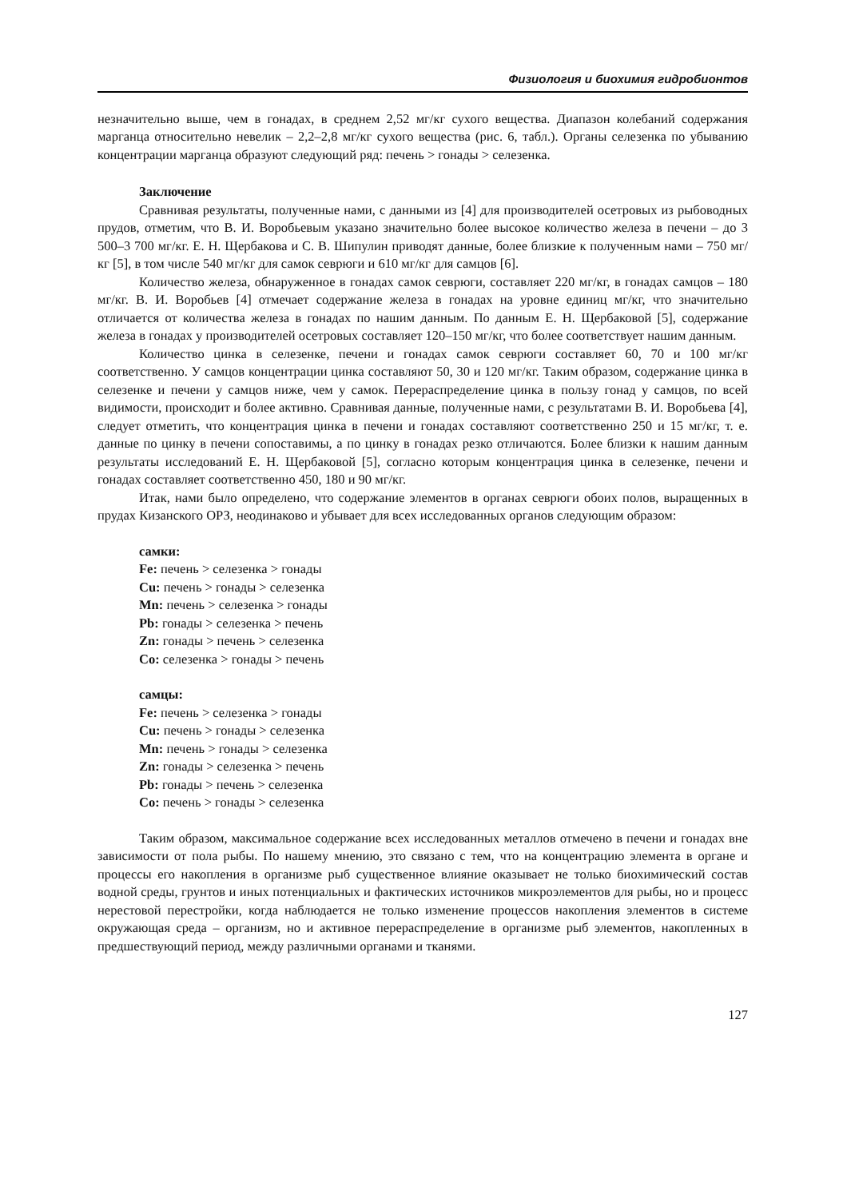Физиология и биохимия гидробионтов
незначительно выше, чем в гонадах, в среднем 2,52 мг/кг сухого вещества. Диапазон колебаний содержания марганца относительно невелик – 2,2–2,8 мг/кг сухого вещества (рис. 6, табл.). Органы селезенка по убыванию концентрации марганца образуют следующий ряд: печень > гонады > селезенка.
Заключение
Сравнивая результаты, полученные нами, с данными из [4] для производителей осетровых из рыбоводных прудов, отметим, что В. И. Воробьевым указано значительно более высокое количество железа в печени – до 3 500–3 700 мг/кг. Е. Н. Щербакова и С. В. Шипулин приводят данные, более близкие к полученным нами – 750 мг/кг [5], в том числе 540 мг/кг для самок севрюги и 610 мг/кг для самцов [6].
Количество железа, обнаруженное в гонадах самок севрюги, составляет 220 мг/кг, в гонадах самцов – 180 мг/кг. В. И. Воробьев [4] отмечает содержание железа в гонадах на уровне единиц мг/кг, что значительно отличается от количества железа в гонадах по нашим данным. По данным Е. Н. Щербаковой [5], содержание железа в гонадах у производителей осетровых составляет 120–150 мг/кг, что более соответствует нашим данным.
Количество цинка в селезенке, печени и гонадах самок севрюги составляет 60, 70 и 100 мг/кг соответственно. У самцов концентрации цинка составляют 50, 30 и 120 мг/кг. Таким образом, содержание цинка в селезенке и печени у самцов ниже, чем у самок. Перераспределение цинка в пользу гонад у самцов, по всей видимости, происходит и более активно. Сравнивая данные, полученные нами, с результатами В. И. Воробьева [4], следует отметить, что концентрация цинка в печени и гонадах составляют соответственно 250 и 15 мг/кг, т. е. данные по цинку в печени сопоставимы, а по цинку в гонадах резко отличаются. Более близки к нашим данным результаты исследований Е. Н. Щербаковой [5], согласно которым концентрация цинка в селезенке, печени и гонадах составляет соответственно 450, 180 и 90 мг/кг.
Итак, нами было определено, что содержание элементов в органах севрюги обоих полов, выращенных в прудах Кизанского ОРЗ, неодинаково и убывает для всех исследованных органов следующим образом:
самки:
Fe: печень > селезенка > гонады
Cu: печень > гонады > селезенка
Mn: печень > селезенка > гонады
Pb: гонады > селезенка > печень
Zn: гонады > печень > селезенка
Co: селезенка > гонады > печень
самцы:
Fe: печень > селезенка > гонады
Cu: печень > гонады > селезенка
Mn: печень > гонады > селезенка
Zn: гонады > селезенка > печень
Pb: гонады > печень > селезенка
Co: печень > гонады > селезенка
Таким образом, максимальное содержание всех исследованных металлов отмечено в печени и гонадах вне зависимости от пола рыбы. По нашему мнению, это связано с тем, что на концентрацию элемента в органе и процессы его накопления в организме рыб существенное влияние оказывает не только биохимический состав водной среды, грунтов и иных потенциальных и фактических источников микроэлементов для рыбы, но и процесс нерестовой перестройки, когда наблюдается не только изменение процессов накопления элементов в системе окружающая среда – организм, но и активное перераспределение в организме рыб элементов, накопленных в предшествующий период, между различными органами и тканями.
127